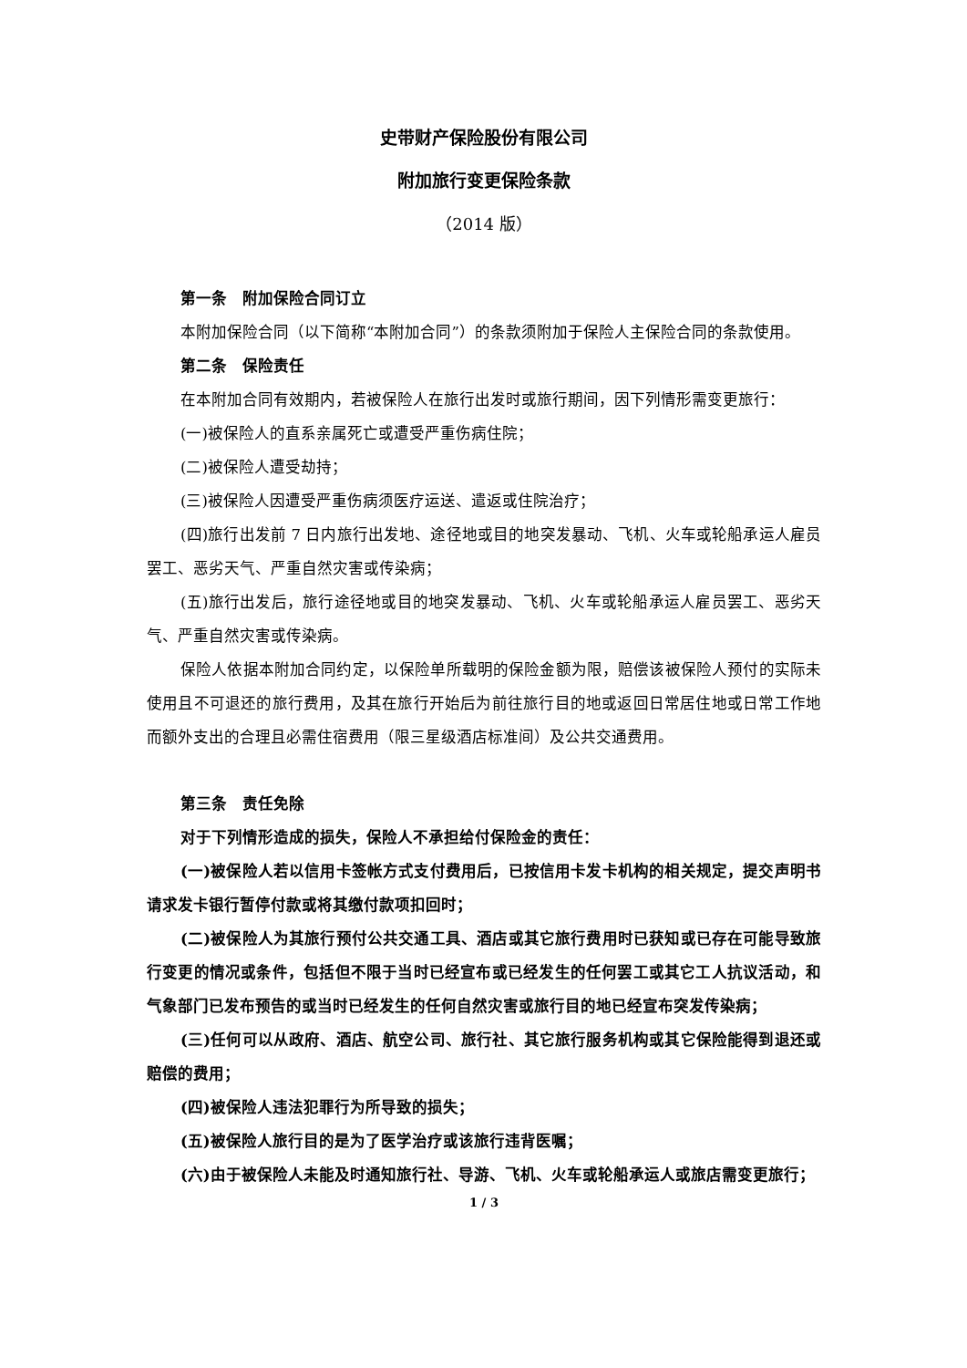史带财产保险股份有限公司
附加旅行变更保险条款
（2014 版）
第一条　附加保险合同订立
本附加保险合同（以下简称“本附加合同”）的条款须附加于保险人主保险合同的条款使用。
第二条　保险责任
在本附加合同有效期内，若被保险人在旅行出发时或旅行期间，因下列情形需变更旅行：
(一)被保险人的直系亲属死亡或遭受严重伤病住院；
(二)被保险人遭受劫持；
(三)被保险人因遭受严重伤病须医疗运送、遣返或住院治疗；
(四)旅行出发前 7 日内旅行出发地、途径地或目的地突发暴动、飞机、火车或轮船承运人雇员罢工、恶劣天气、严重自然灾害或传染病；
(五)旅行出发后，旅行途径地或目的地突发暴动、飞机、火车或轮船承运人雇员罢工、恶劣天气、严重自然灾害或传染病。
保险人依据本附加合同约定，以保险单所载明的保险金额为限，赔偿该被保险人预付的实际未使用且不可退还的旅行费用，及其在旅行开始后为前往旅行目的地或返回日常居住地或日常工作地而额外支出的合理且必需住宿费用（限三星级酒店标准间）及公共交通费用。
第三条　责任免除
对于下列情形造成的损失，保险人不承担给付保险金的责任：
(一)被保险人若以信用卡签帐方式支付费用后，已按信用卡发卡机构的相关规定，提交声明书请求发卡银行暂停付款或将其缴付款项扣回时；
(二)被保险人为其旅行预付公共交通工具、酒店或其它旅行费用时已获知或已存在可能导致旅行变更的情况或条件，包括但不限于当时已经宣布或已经发生的任何罢工或其它工人抗议活动，和气象部门已发布预告的或当时已经发生的任何自然灾害或旅行目的地已经宣布突发传染病；
(三)任何可以从政府、酒店、航空公司、旅行社、其它旅行服务机构或其它保险能得到退还或赔偿的费用；
(四)被保险人违法犯罪行为所导致的损失；
(五)被保险人旅行目的是为了医学治疗或该旅行违背医嘱；
(六)由于被保险人未能及时通知旅行社、导游、飞机、火车或轮船承运人或旅店需变更旅行；
1 / 3